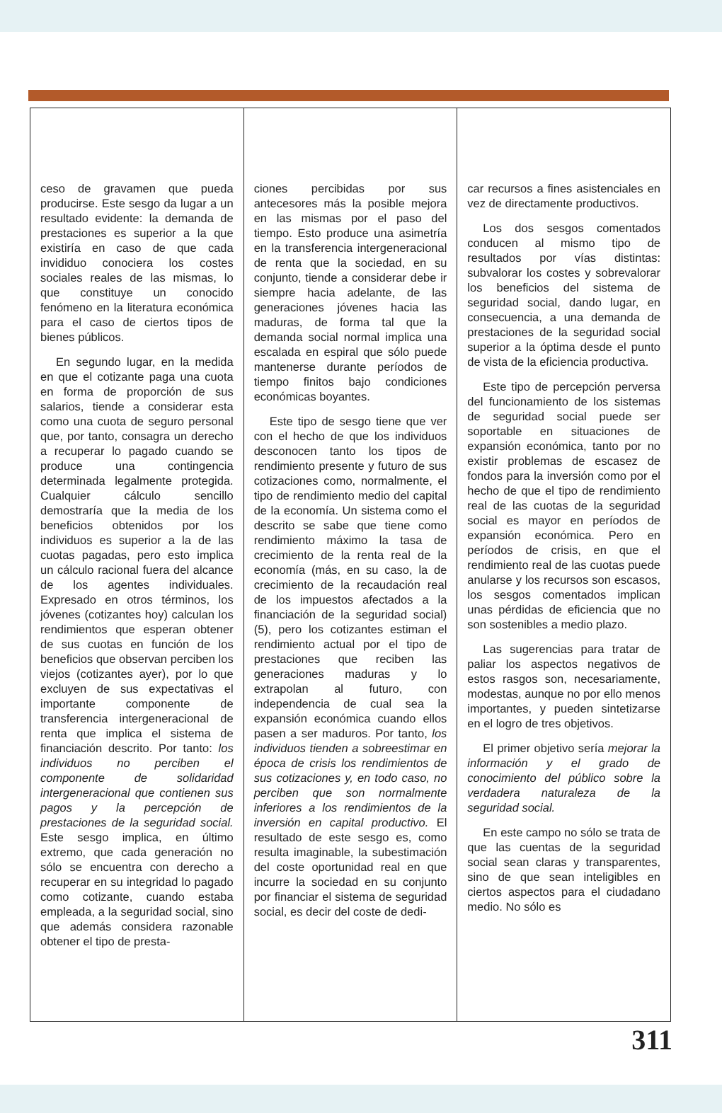ceso de gravamen que pueda producirse. Este sesgo da lugar a un resultado evidente: la demanda de prestaciones es superior a la que existiría en caso de que cada invididuo conociera los costes sociales reales de las mismas, lo que constituye un conocido fenómeno en la literatura económica para el caso de ciertos tipos de bienes públicos.
En segundo lugar, en la medida en que el cotizante paga una cuota en forma de proporción de sus salarios, tiende a considerar esta como una cuota de seguro personal que, por tanto, consagra un derecho a recuperar lo pagado cuando se produce una contingencia determinada legalmente protegida. Cualquier cálculo sencillo demostraría que la media de los beneficios obtenidos por los individuos es superior a la de las cuotas pagadas, pero esto implica un cálculo racional fuera del alcance de los agentes individuales. Expresado en otros términos, los jóvenes (cotizantes hoy) calculan los rendimientos que esperan obtener de sus cuotas en función de los beneficios que observan perciben los viejos (cotizantes ayer), por lo que excluyen de sus expectativas el importante componente de transferencia intergeneracional de renta que implica el sistema de financiación descrito. Por tanto: los individuos no perciben el componente de solidaridad intergeneracional que contienen sus pagos y la percepción de prestaciones de la seguridad social. Este sesgo implica, en último extremo, que cada generación no sólo se encuentra con derecho a recuperar en su integridad lo pagado como cotizante, cuando estaba empleada, a la seguridad social, sino que además considera razonable obtener el tipo de presta-
ciones percibidas por sus antecesores más la posible mejora en las mismas por el paso del tiempo. Esto produce una asimetría en la transferencia intergeneracional de renta que la sociedad, en su conjunto, tiende a considerar debe ir siempre hacia adelante, de las generaciones jóvenes hacia las maduras, de forma tal que la demanda social normal implica una escalada en espiral que sólo puede mantenerse durante períodos de tiempo finitos bajo condiciones económicas boyantes.
Este tipo de sesgo tiene que ver con el hecho de que los individuos desconocen tanto los tipos de rendimiento presente y futuro de sus cotizaciones como, normalmente, el tipo de rendimiento medio del capital de la economía. Un sistema como el descrito se sabe que tiene como rendimiento máximo la tasa de crecimiento de la renta real de la economía (más, en su caso, la de crecimiento de la recaudación real de los impuestos afectados a la financiación de la seguridad social) (5), pero los cotizantes estiman el rendimiento actual por el tipo de prestaciones que reciben las generaciones maduras y lo extrapolan al futuro, con independencia de cual sea la expansión económica cuando ellos pasen a ser maduros. Por tanto, los individuos tienden a sobreestimar en época de crisis los rendimientos de sus cotizaciones y, en todo caso, no perciben que son normalmente inferiores a los rendimientos de la inversión en capital productivo. El resultado de este sesgo es, como resulta imaginable, la subestimación del coste oportunidad real en que incurre la sociedad en su conjunto por financiar el sistema de seguridad social, es decir del coste de dedi-
car recursos a fines asistenciales en vez de directamente productivos.
Los dos sesgos comentados conducen al mismo tipo de resultados por vías distintas: subvalorar los costes y sobrevalorar los beneficios del sistema de seguridad social, dando lugar, en consecuencia, a una demanda de prestaciones de la seguridad social superior a la óptima desde el punto de vista de la eficiencia productiva.
Este tipo de percepción perversa del funcionamiento de los sistemas de seguridad social puede ser soportable en situaciones de expansión económica, tanto por no existir problemas de escasez de fondos para la inversión como por el hecho de que el tipo de rendimiento real de las cuotas de la seguridad social es mayor en períodos de expansión económica. Pero en períodos de crisis, en que el rendimiento real de las cuotas puede anularse y los recursos son escasos, los sesgos comentados implican unas pérdidas de eficiencia que no son sostenibles a medio plazo.
Las sugerencias para tratar de paliar los aspectos negativos de estos rasgos son, necesariamente, modestas, aunque no por ello menos importantes, y pueden sintetizarse en el logro de tres objetivos.
El primer objetivo sería mejorar la información y el grado de conocimiento del público sobre la verdadera naturaleza de la seguridad social.
En este campo no sólo se trata de que las cuentas de la seguridad social sean claras y transparentes, sino de que sean inteligibles en ciertos aspectos para el ciudadano medio. No sólo es
311